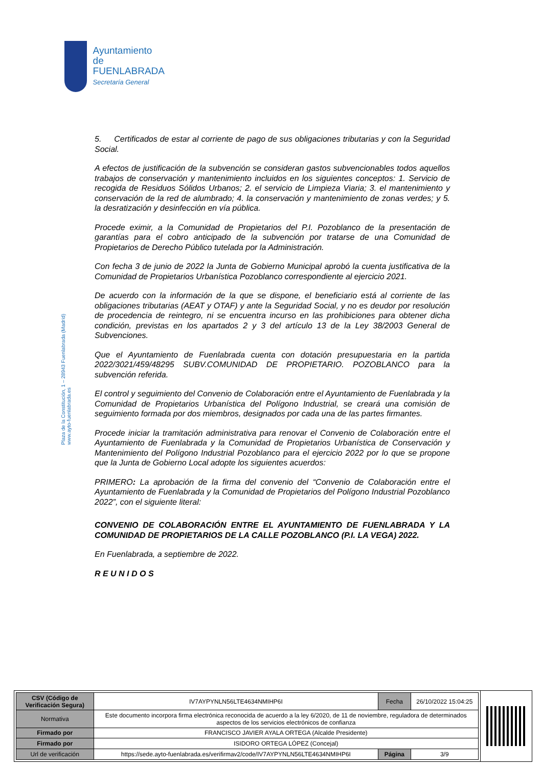Ayuntamiento de
FUENLABRADA
Secretaría General
Plaza de la Constitución, 1 – 28943 Fuenlabrada (Madrid)
www.ayto-fuenlabrada.es
5. Certificados de estar al corriente de pago de sus obligaciones tributarias y con la Seguridad Social.
A efectos de justificación de la subvención se consideran gastos subvencionables todos aquellos trabajos de conservación y mantenimiento incluidos en los siguientes conceptos: 1. Servicio de recogida de Residuos Sólidos Urbanos; 2. el servicio de Limpieza Viaria; 3. el mantenimiento y conservación de la red de alumbrado; 4. la conservación y mantenimiento de zonas verdes; y 5. la desratización y desinfección en vía pública.
Procede eximir, a la Comunidad de Propietarios del P.I. Pozoblanco de la presentación de garantías para el cobro anticipado de la subvención por tratarse de una Comunidad de Propietarios de Derecho Público tutelada por la Administración.
Con fecha 3 de junio de 2022 la Junta de Gobierno Municipal aprobó la cuenta justificativa de la Comunidad de Propietarios Urbanística Pozoblanco correspondiente al ejercicio 2021.
De acuerdo con la información de la que se dispone, el beneficiario está al corriente de las obligaciones tributarias (AEAT y OTAF) y ante la Seguridad Social, y no es deudor por resolución de procedencia de reintegro, ni se encuentra incurso en las prohibiciones para obtener dicha condición, previstas en los apartados 2 y 3 del artículo 13 de la Ley 38/2003 General de Subvenciones.
Que el Ayuntamiento de Fuenlabrada cuenta con dotación presupuestaria en la partida 2022/3021/459/48295 SUBV.COMUNIDAD DE PROPIETARIO. POZOBLANCO para la subvención referida.
El control y seguimiento del Convenio de Colaboración entre el Ayuntamiento de Fuenlabrada y la Comunidad de Propietarios Urbanística del Polígono Industrial, se creará una comisión de seguimiento formada por dos miembros, designados por cada una de las partes firmantes.
Procede iniciar la tramitación administrativa para renovar el Convenio de Colaboración entre el Ayuntamiento de Fuenlabrada y la Comunidad de Propietarios Urbanística de Conservación y Mantenimiento del Polígono Industrial Pozoblanco para el ejercicio 2022 por lo que se propone que la Junta de Gobierno Local adopte los siguientes acuerdos:
PRIMERO: La aprobación de la firma del convenio del “Convenio de Colaboración entre el Ayuntamiento de Fuenlabrada y la Comunidad de Propietarios del Polígono Industrial Pozoblanco 2022”, con el siguiente literal:
CONVENIO DE COLABORACIÓN ENTRE EL AYUNTAMIENTO DE FUENLABRADA Y LA COMUNIDAD DE PROPIETARIOS DE LA CALLE POZOBLANCO (P.I. LA VEGA) 2022.
En Fuenlabrada, a septiembre de 2022.
R E U N I D O S
| CSV (Código de Verificación Segura) | IV7AYPYNLN56LTE4634NMIHP6I | Fecha | 26/10/2022 15:04:25 |
| Normativa | Este documento incorpora firma electrónica reconocida de acuerdo a la ley 6/2020, de 11 de noviembre, reguladora de determinados aspectos de los servicios electrónicos de confianza | | |
| Firmado por | FRANCISCO JAVIER AYALA ORTEGA (Alcalde Presidente) | | |
| Firmado por | ISIDORO ORTEGA LÓPEZ (Concejal) | | |
| Url de verificación | https://sede.ayto-fuenlabrada.es/verifirmav2/code/IV7AYPYNLN56LTE4634NMIHP6I | Página | 3/9 |